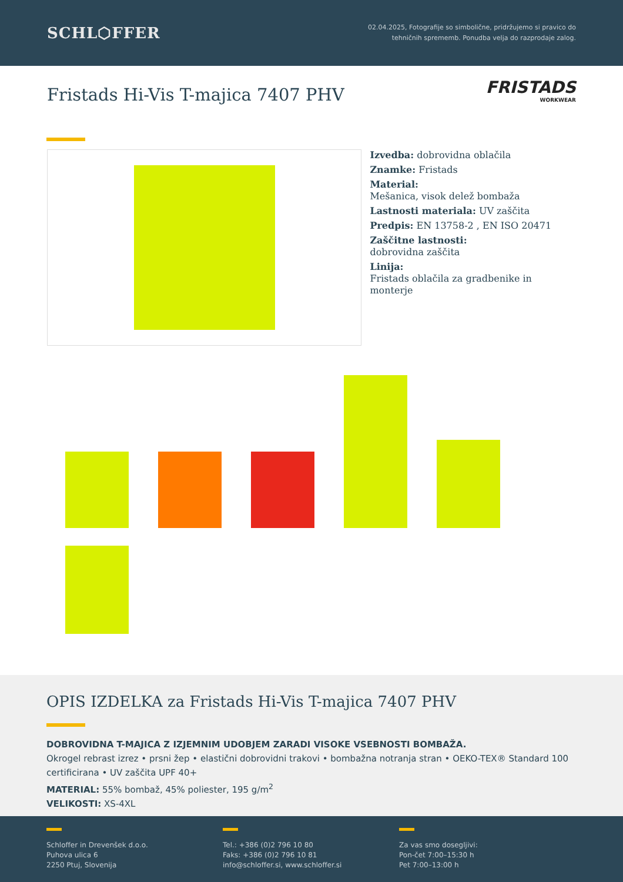SCHL⬡FFER
02.04.2025, Fotografije so simbolične, pridržujemo si pravico do
tehničnih sprememb. Ponudba velja do razprodaje zalog.
Fristads Hi-Vis T-majica 7407 PHV
FRISTADS
WORKWEAR
Izvedba: dobrovidna oblačila
Znamke: Fristads
Material:
Mešanica, visok delež bombaža
Lastnosti materiala: UV zaščita
Predpis: EN 13758-2 , EN ISO 20471
Zaščitne lastnosti:
dobrovidna zaščita
Linija:
Fristads oblačila za gradbenike in monterje
OPIS IZDELKA za Fristads Hi-Vis T-majica 7407 PHV
DOBROVIDNA T-MAJICA Z IZJEMNIM UDOBJEM ZARADI VISOKE VSEBNOSTI BOMBAŽA.
Okrogel rebrast izrez • prsni žep • elastični dobrovidni trakovi • bombažna notranja stran • OEKO-TEX® Standard 100 certificirana • UV zaščita UPF 40+
MATERIAL: 55% bombaž, 45% poliester, 195 g/m<sup>2</sup>
VELIKOSTI: XS-4XL
Schloffer in Drevenšek d.o.o.
Puhova ulica 6
2250 Ptuj, Slovenija
Tel.: +386 (0)2 796 10 80
Faks: +386 (0)2 796 10 81
info@schloffer.si, www.schloffer.si
Za vas smo dosegljivi:
Pon-čet 7:00–15:30 h
Pet 7:00–13:00 h